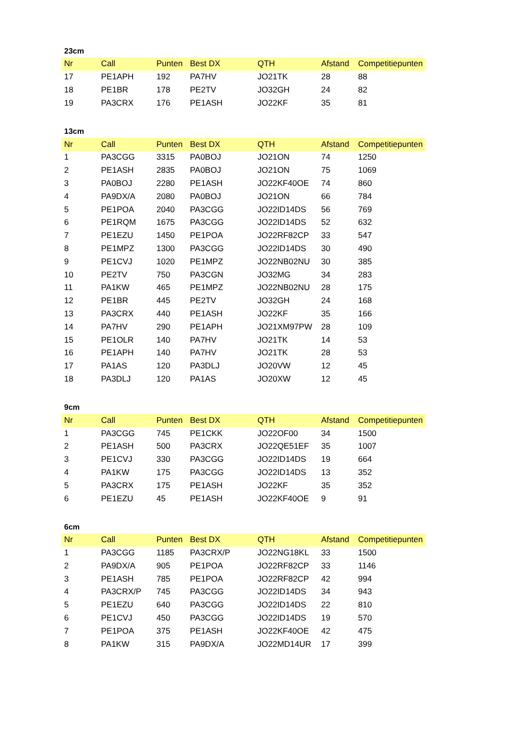23cm
| Nr | Call | Punten | Best DX | QTH | Afstand | Competitiepunten |
| --- | --- | --- | --- | --- | --- | --- |
| 17 | PE1APH | 192 | PA7HV | JO21TK | 28 | 88 |
| 18 | PE1BR | 178 | PE2TV | JO32GH | 24 | 82 |
| 19 | PA3CRX | 176 | PE1ASH | JO22KF | 35 | 81 |
13cm
| Nr | Call | Punten | Best DX | QTH | Afstand | Competitiepunten |
| --- | --- | --- | --- | --- | --- | --- |
| 1 | PA3CGG | 3315 | PA0BOJ | JO21ON | 74 | 1250 |
| 2 | PE1ASH | 2835 | PA0BOJ | JO21ON | 75 | 1069 |
| 3 | PA0BOJ | 2280 | PE1ASH | JO22KF40OE | 74 | 860 |
| 4 | PA9DX/A | 2080 | PA0BOJ | JO21ON | 66 | 784 |
| 5 | PE1POA | 2040 | PA3CGG | JO22ID14DS | 56 | 769 |
| 6 | PE1RQM | 1675 | PA3CGG | JO22ID14DS | 52 | 632 |
| 7 | PE1EZU | 1450 | PE1POA | JO22RF82CP | 33 | 547 |
| 8 | PE1MPZ | 1300 | PA3CGG | JO22ID14DS | 30 | 490 |
| 9 | PE1CVJ | 1020 | PE1MPZ | JO22NB02NU | 30 | 385 |
| 10 | PE2TV | 750 | PA3CGN | JO32MG | 34 | 283 |
| 11 | PA1KW | 465 | PE1MPZ | JO22NB02NU | 28 | 175 |
| 12 | PE1BR | 445 | PE2TV | JO32GH | 24 | 168 |
| 13 | PA3CRX | 440 | PE1ASH | JO22KF | 35 | 166 |
| 14 | PA7HV | 290 | PE1APH | JO21XM97PW | 28 | 109 |
| 15 | PE1OLR | 140 | PA7HV | JO21TK | 14 | 53 |
| 16 | PE1APH | 140 | PA7HV | JO21TK | 28 | 53 |
| 17 | PA1AS | 120 | PA3DLJ | JO20VW | 12 | 45 |
| 18 | PA3DLJ | 120 | PA1AS | JO20XW | 12 | 45 |
9cm
| Nr | Call | Punten | Best DX | QTH | Afstand | Competitiepunten |
| --- | --- | --- | --- | --- | --- | --- |
| 1 | PA3CGG | 745 | PE1CKK | JO22OF00 | 34 | 1500 |
| 2 | PE1ASH | 500 | PA3CRX | JO22QE51EF | 35 | 1007 |
| 3 | PE1CVJ | 330 | PA3CGG | JO22ID14DS | 19 | 664 |
| 4 | PA1KW | 175 | PA3CGG | JO22ID14DS | 13 | 352 |
| 5 | PA3CRX | 175 | PE1ASH | JO22KF | 35 | 352 |
| 6 | PE1EZU | 45 | PE1ASH | JO22KF40OE | 9 | 91 |
6cm
| Nr | Call | Punten | Best DX | QTH | Afstand | Competitiepunten |
| --- | --- | --- | --- | --- | --- | --- |
| 1 | PA3CGG | 1185 | PA3CRX/P | JO22NG18KL | 33 | 1500 |
| 2 | PA9DX/A | 905 | PE1POA | JO22RF82CP | 33 | 1146 |
| 3 | PE1ASH | 785 | PE1POA | JO22RF82CP | 42 | 994 |
| 4 | PA3CRX/P | 745 | PA3CGG | JO22ID14DS | 34 | 943 |
| 5 | PE1EZU | 640 | PA3CGG | JO22ID14DS | 22 | 810 |
| 6 | PE1CVJ | 450 | PA3CGG | JO22ID14DS | 19 | 570 |
| 7 | PE1POA | 375 | PE1ASH | JO22KF40OE | 42 | 475 |
| 8 | PA1KW | 315 | PA9DX/A | JO22MD14UR | 17 | 399 |